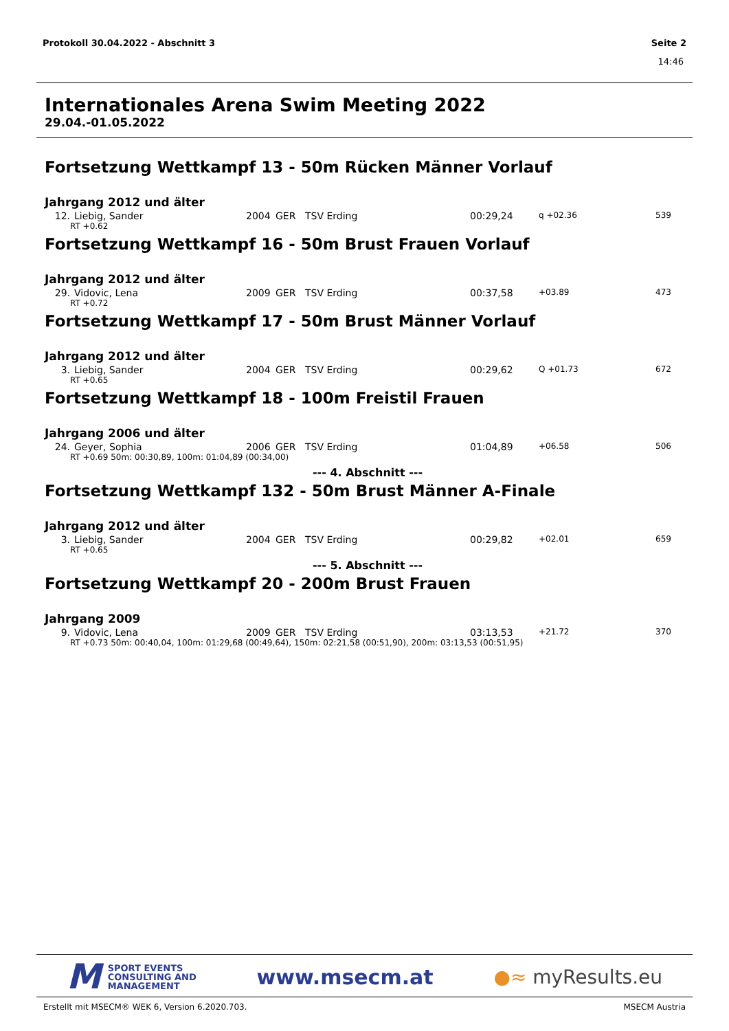Protokoll 30.04.2022 - Abschnitt 3 Seite 2
14:46
Internationales Arena Swim Meeting 2022
29.04.-01.05.2022
Fortsetzung Wettkampf 13 - 50m Rücken Männer Vorlauf
Jahrgang 2012 und älter
| 12. | Liebig, Sander | 2004 | GER | TSV Erding | 00:29,24 | q +02.36 | 539 |
| RT +0.62 | | | | | | | |
Fortsetzung Wettkampf 16 - 50m Brust Frauen Vorlauf
Jahrgang 2012 und älter
| 29. | Vidovic, Lena | 2009 | GER | TSV Erding | 00:37,58 | +03.89 | 473 |
| RT +0.72 | | | | | | | |
Fortsetzung Wettkampf 17 - 50m Brust Männer Vorlauf
Jahrgang 2012 und älter
| 3. | Liebig, Sander | 2004 | GER | TSV Erding | 00:29,62 | Q +01.73 | 672 |
| RT +0.65 | | | | | | | |
Fortsetzung Wettkampf 18 - 100m Freistil Frauen
Jahrgang 2006 und älter
| 24. | Geyer, Sophia | 2006 | GER | TSV Erding | 01:04,89 | +06.58 | 506 |
| RT +0.69 50m: 00:30,89, 100m: 01:04,89 (00:34,00) | | | | | | | |
--- 4. Abschnitt ---
Fortsetzung Wettkampf 132 - 50m Brust Männer A-Finale
Jahrgang 2012 und älter
| 3. | Liebig, Sander | 2004 | GER | TSV Erding | 00:29,82 | +02.01 | 659 |
| RT +0.65 | | | | | | | |
--- 5. Abschnitt ---
Fortsetzung Wettkampf 20 - 200m Brust Frauen
Jahrgang 2009
| 9. | Vidovic, Lena | 2009 | GER | TSV Erding | 03:13,53 | +21.72 | 370 |
| RT +0.73 50m: 00:40,04, 100m: 01:29,68 (00:49,64), 150m: 02:21,58 (00:51,90), 200m: 03:13,53 (00:51,95) | | | | | | | |
M SPORT EVENTS
CONSULTING AND
MANAGEMENT
www.msecm.at ●≈ myResults.eu
Erstellt mit MSECM® WEK 6, Version 6.2020.703. MSECM Austria